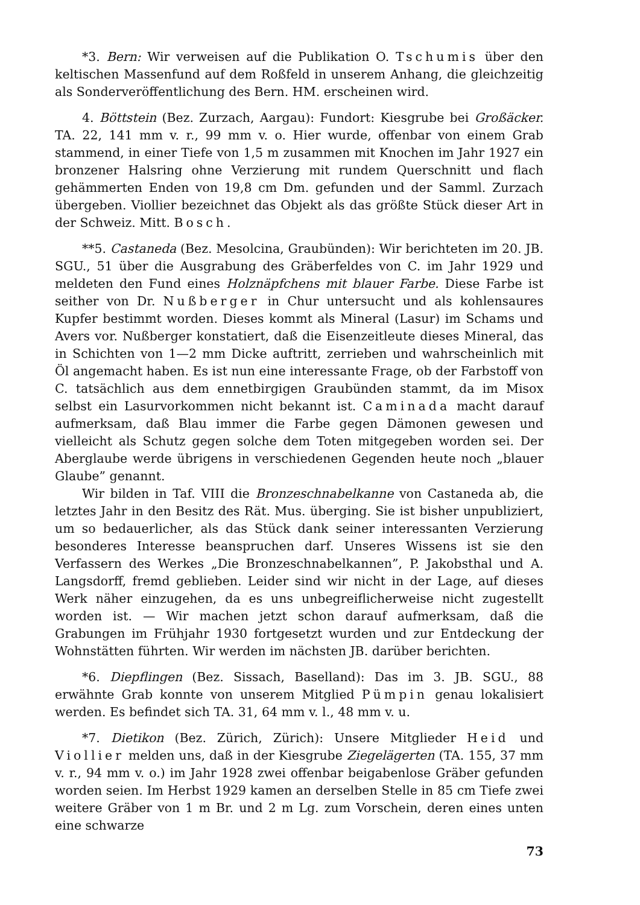*3. Bern: Wir verweisen auf die Publikation O. Tschumis über den keltischen Massenfund auf dem Roßfeld in unserem Anhang, die gleichzeitig als Sonderveröffentlichung des Bern. HM. erscheinen wird.
4. Böttstein (Bez. Zurzach, Aargau): Fundort: Kiesgrube bei Großäcker. TA. 22, 141 mm v. r., 99 mm v. o. Hier wurde, offenbar von einem Grab stammend, in einer Tiefe von 1,5 m zusammen mit Knochen im Jahr 1927 ein bronzener Halsring ohne Verzierung mit rundem Querschnitt und flach gehämmerten Enden von 19,8 cm Dm. gefunden und der Samml. Zurzach übergeben. Viollier bezeichnet das Objekt als das größte Stück dieser Art in der Schweiz. Mitt. Bosch.
**5. Castaneda (Bez. Mesolcina, Graubünden): Wir berichteten im 20. JB. SGU., 51 über die Ausgrabung des Gräberfeldes von C. im Jahr 1929 und meldeten den Fund eines Holznäpfchens mit blauer Farbe. Diese Farbe ist seither von Dr. Nußberger in Chur untersucht und als kohlensaures Kupfer bestimmt worden. Dieses kommt als Mineral (Lasur) im Schams und Avers vor. Nußberger konstatiert, daß die Eisenzeitleute dieses Mineral, das in Schichten von 1—2 mm Dicke auftritt, zerrieben und wahrscheinlich mit Öl angemacht haben. Es ist nun eine interessante Frage, ob der Farbstoff von C. tatsächlich aus dem ennetbirgigen Graubünden stammt, da im Misox selbst ein Lasurvorkommen nicht bekannt ist. Caminada macht darauf aufmerksam, daß Blau immer die Farbe gegen Dämonen gewesen und vielleicht als Schutz gegen solche dem Toten mitgegeben worden sei. Der Aberglaube werde übrigens in verschiedenen Gegenden heute noch „blauer Glaube” genannt.
Wir bilden in Taf. VIII die Bronzeschnabelkanne von Castaneda ab, die letztes Jahr in den Besitz des Rät. Mus. überging. Sie ist bisher unpubliziert, um so bedauerlicher, als das Stück dank seiner interessanten Verzierung besonderes Interesse beanspruchen darf. Unseres Wissens ist sie den Verfassern des Werkes „Die Bronzeschnabelkannen”, P. Jakobsthal und A. Langsdorff, fremd geblieben. Leider sind wir nicht in der Lage, auf dieses Werk näher einzugehen, da es uns unbegreiflicherweise nicht zugestellt worden ist. — Wir machen jetzt schon darauf aufmerksam, daß die Grabungen im Frühjahr 1930 fortgesetzt wurden und zur Entdeckung der Wohnstätten führten. Wir werden im nächsten JB. darüber berichten.
*6. Diepflingen (Bez. Sissach, Baselland): Das im 3. JB. SGU., 88 erwähnte Grab konnte von unserem Mitglied Pümpin genau lokalisiert werden. Es befindet sich TA. 31, 64 mm v. l., 48 mm v. u.
*7. Dietikon (Bez. Zürich, Zürich): Unsere Mitglieder Heid und Viollier melden uns, daß in der Kiesgrube Ziegelägerten (TA. 155, 37 mm v. r., 94 mm v. o.) im Jahr 1928 zwei offenbar beigabenlose Gräber gefunden worden seien. Im Herbst 1929 kamen an derselben Stelle in 85 cm Tiefe zwei weitere Gräber von 1 m Br. und 2 m Lg. zum Vorschein, deren eines unten eine schwarze
73